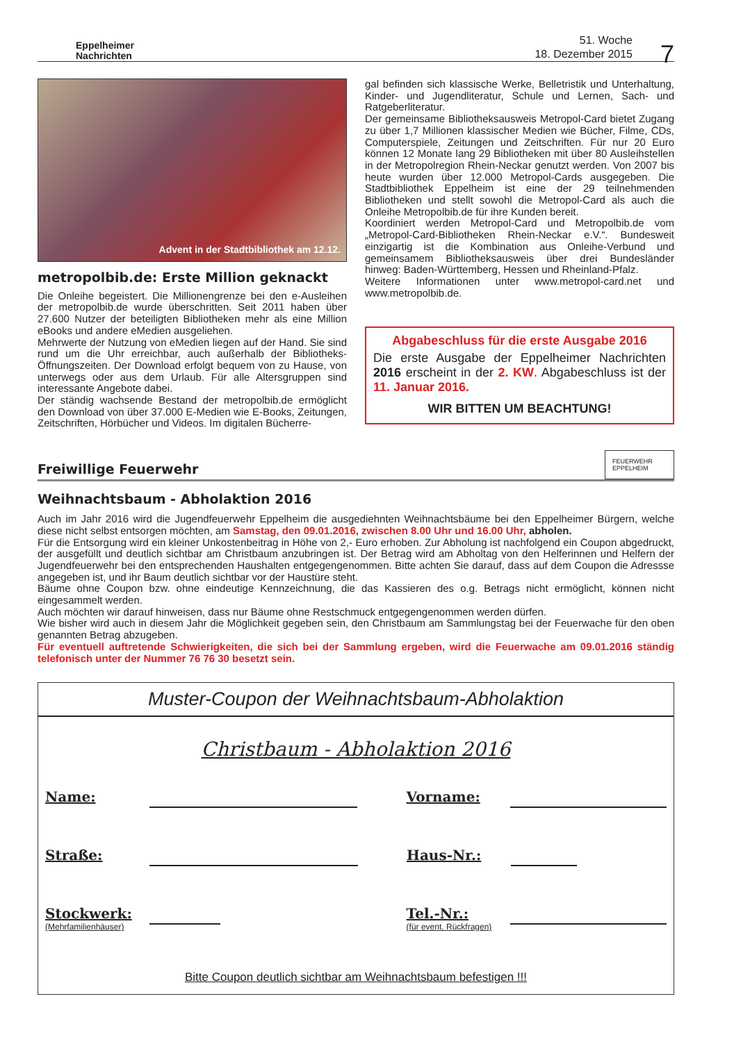Eppelheimer
Nachrichten
51. Woche
18. Dezember 2015
7
Advent in der Stadtbibliothek am 12.12.
metropolbib.de: Erste Million geknackt
Die Onleihe begeistert. Die Millionengrenze bei den e-Ausleihen der metropolbib.de wurde überschritten. Seit 2011 haben über 27.600 Nutzer der beteiligten Bibliotheken mehr als eine Million eBooks und andere eMedien ausgeliehen.
Mehrwerte der Nutzung von eMedien liegen auf der Hand. Sie sind rund um die Uhr erreichbar, auch außerhalb der Bibliotheks-Öffnungszeiten. Der Download erfolgt bequem von zu Hause, von unterwegs oder aus dem Urlaub. Für alle Altersgruppen sind interessante Angebote dabei.
Der ständig wachsende Bestand der metropolbib.de ermöglicht den Download von über 37.000 E-Medien wie E-Books, Zeitungen, Zeitschriften, Hörbücher und Videos. Im digitalen Bücherre-
gal befinden sich klassische Werke, Belletristik und Unterhaltung, Kinder- und Jugendliteratur, Schule und Lernen, Sach- und Ratgeberliteratur.
Der gemeinsame Bibliotheksausweis Metropol-Card bietet Zugang zu über 1,7 Millionen klassischer Medien wie Bücher, Filme, CDs, Computerspiele, Zeitungen und Zeitschriften. Für nur 20 Euro können 12 Monate lang 29 Bibliotheken mit über 80 Ausleihstellen in der Metropolregion Rhein-Neckar genutzt werden. Von 2007 bis heute wurden über 12.000 Metropol-Cards ausgegeben. Die Stadtbibliothek Eppelheim ist eine der 29 teilnehmenden Bibliotheken und stellt sowohl die Metropol-Card als auch die Onleihe Metropolbib.de für ihre Kunden bereit.
Koordiniert werden Metropol-Card und Metropolbib.de vom „Metropol-Card-Bibliotheken Rhein-Neckar e.V.“. Bundesweit einzigartig ist die Kombination aus Onleihe-Verbund und gemeinsamem Bibliotheksausweis über drei Bundesländer hinweg: Baden-Württemberg, Hessen und Rheinland-Pfalz.
Weitere Informationen unter www.metropol-card.net und www.metropolbib.de.
Abgabeschluss für die erste Ausgabe 2016
Die erste Ausgabe der Eppelheimer Nachrichten 2016 erscheint in der 2. KW. Abgabeschluss ist der 11. Januar 2016.
WIR BITTEN UM BEACHTUNG!
Freiwillige Feuerwehr
FEUERWEHR EPPELHEIM
Weihnachtsbaum - Abholaktion 2016
Auch im Jahr 2016 wird die Jugendfeuerwehr Eppelheim die ausgediehnten Weihnachtsbäume bei den Eppelheimer Bürgern, welche diese nicht selbst entsorgen möchten, am Samstag, den 09.01.2016, zwischen 8.00 Uhr und 16.00 Uhr, abholen.
Für die Entsorgung wird ein kleiner Unkostenbeitrag in Höhe von 2,- Euro erhoben. Zur Abholung ist nachfolgend ein Coupon abgedruckt, der ausgefüllt und deutlich sichtbar am Christbaum anzubringen ist. Der Betrag wird am Abholtag von den Helferinnen und Helfern der Jugendfeuerwehr bei den entsprechenden Haushalten entgegengenommen. Bitte achten Sie darauf, dass auf dem Coupon die Adressse angegeben ist, und ihr Baum deutlich sichtbar vor der Haustüre steht.
Bäume ohne Coupon bzw. ohne eindeutige Kennzeichnung, die das Kassieren des o.g. Betrags nicht ermöglicht, können nicht eingesammelt werden.
Auch möchten wir darauf hinweisen, dass nur Bäume ohne Restschmuck entgegengenommen werden dürfen.
Wie bisher wird auch in diesem Jahr die Möglichkeit gegeben sein, den Christbaum am Sammlungstag bei der Feuerwache für den oben genannten Betrag abzugeben.
Für eventuell auftretende Schwierigkeiten, die sich bei der Sammlung ergeben, wird die Feuerwache am 09.01.2016 ständig telefonisch unter der Nummer 76 76 30 besetzt sein.
Muster-Coupon der Weihnachtsbaum-Abholaktion
Christbaum - Abholaktion 2016
Name: Vorname:
Straße: Haus-Nr.:
Stockwerk:
(Mehrfamilienhäuser)
Tel.-Nr.:
(für event. Rückfragen)
Bitte Coupon deutlich sichtbar am Weihnachtsbaum befestigen !!!